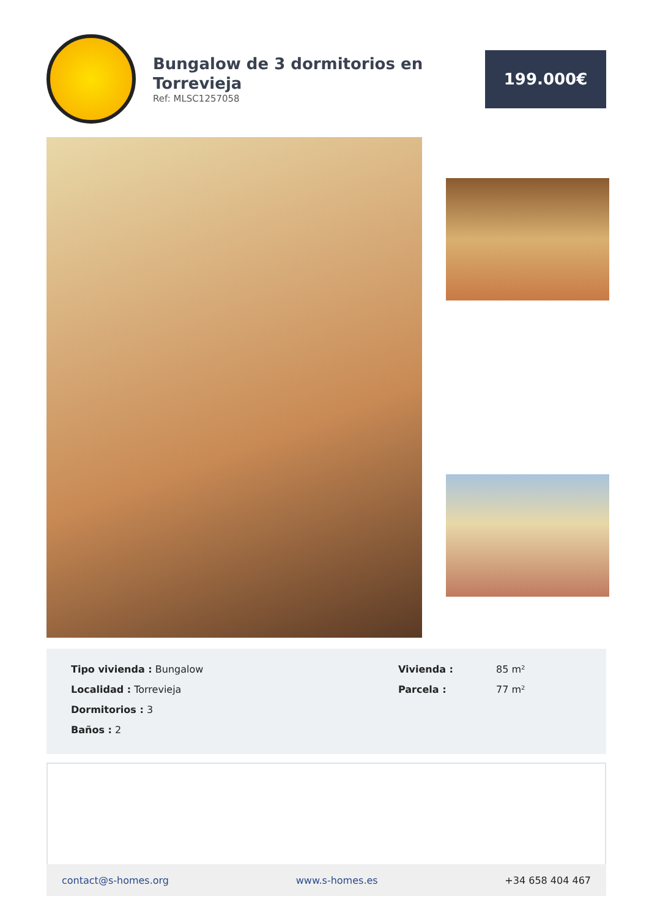Bungalow de 3 dormitorios en Torrevieja
Ref: MLSC1257058
199.000€
Tipo vivienda : Bungalow
Localidad : Torrevieja
Dormitorios : 3
Baños : 2
Vivienda : 85 m²
Parcela : 77 m²
contact@s-homes.org www.s-homes.es +34 658 404 467